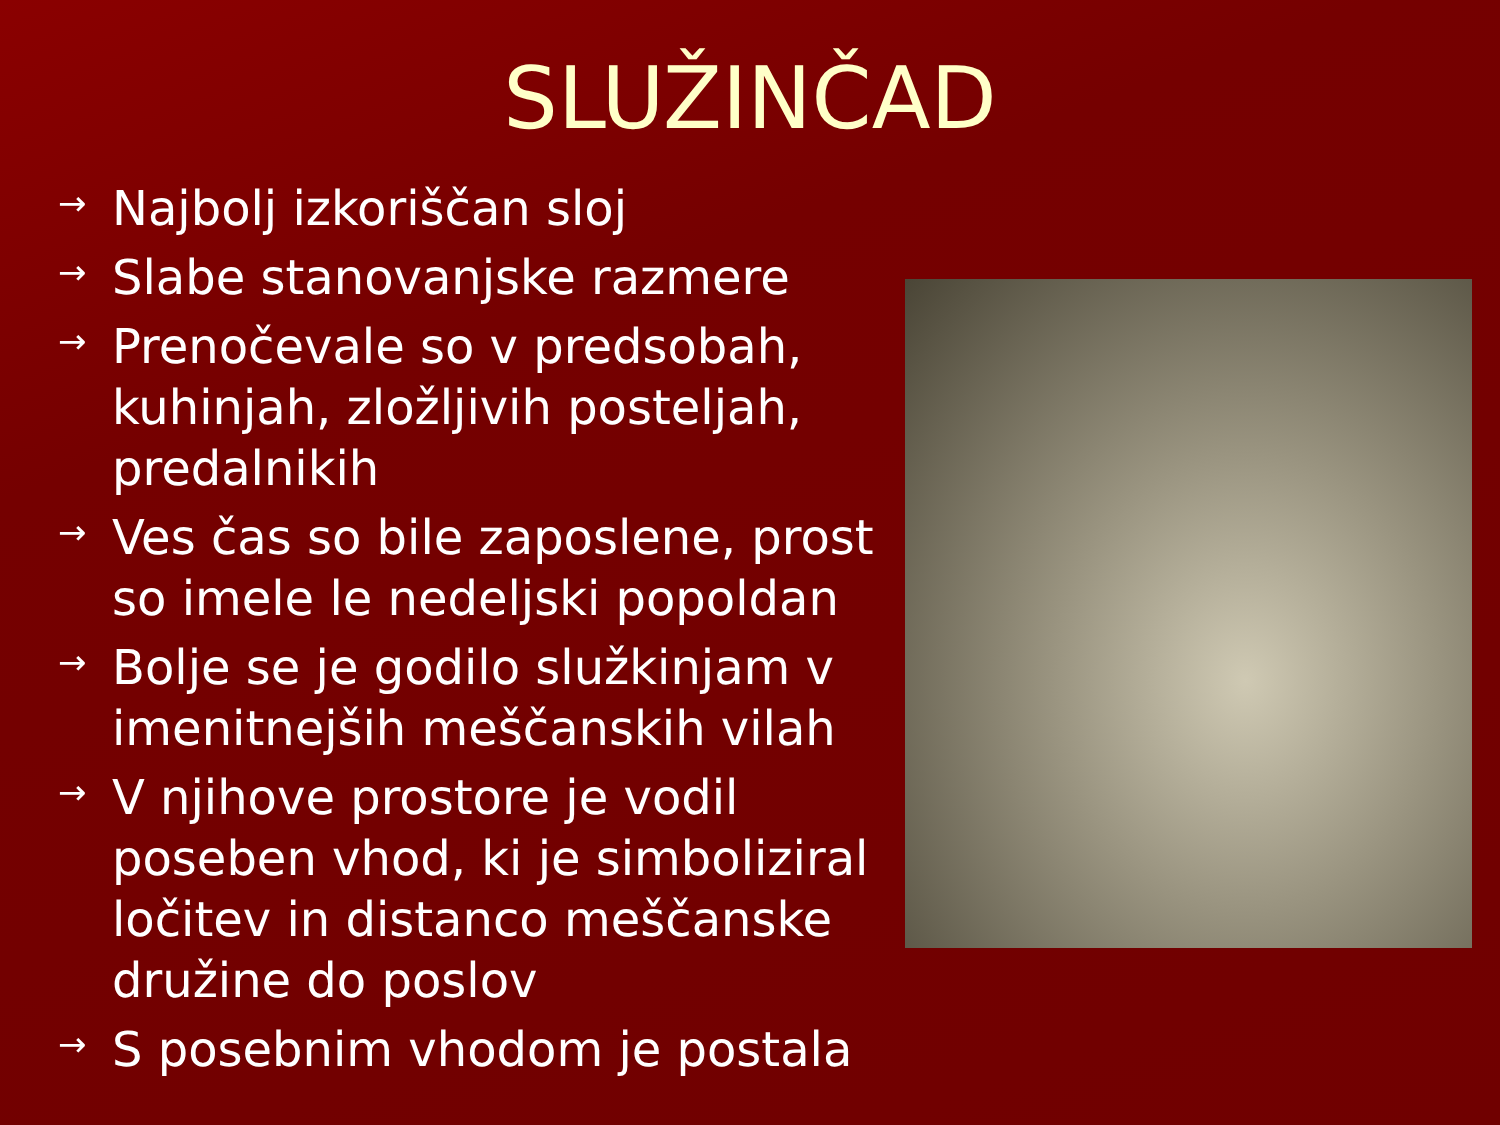SLUŽINČAD
→ Najbolj izkoriščan sloj
→ Slabe stanovanjske razmere
→ Prenočevale so v predsobah, kuhinjah, zložljivih posteljah, predalnikih
→ Ves čas so bile zaposlene, prost so imele le nedeljski popoldan
→ Bolje se je godilo služkinjam v imenitnejših meščanskih vilah
→ V njihove prostore je vodil poseben vhod, ki je simboliziral ločitev in distanco meščanske družine do poslov
→ S posebnim vhodom je postala